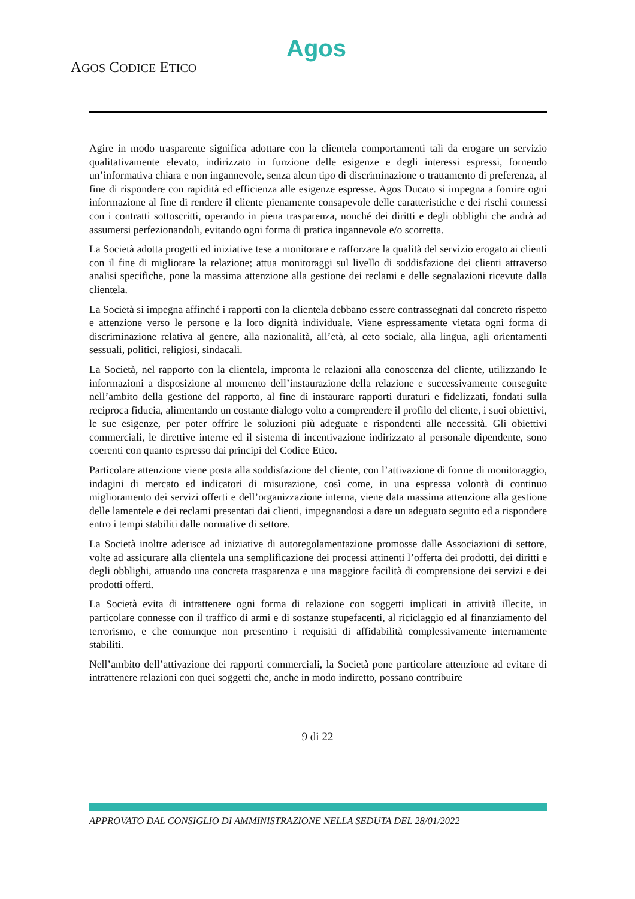Agos
AGOS CODICE ETICO
Agire in modo trasparente significa adottare con la clientela comportamenti tali da erogare un servizio qualitativamente elevato, indirizzato in funzione delle esigenze e degli interessi espressi, fornendo un’informativa chiara e non ingannevole, senza alcun tipo di discriminazione o trattamento di preferenza, al fine di rispondere con rapidità ed efficienza alle esigenze espresse. Agos Ducato si impegna a fornire ogni informazione al fine di rendere il cliente pienamente consapevole delle caratteristiche e dei rischi connessi con i contratti sottoscritti, operando in piena trasparenza, nonché dei diritti e degli obblighi che andrà ad assumersi perfezionandoli, evitando ogni forma di pratica ingannevole e/o scorretta.
La Società adotta progetti ed iniziative tese a monitorare e rafforzare la qualità del servizio erogato ai clienti con il fine di migliorare la relazione; attua monitoraggi sul livello di soddisfazione dei clienti attraverso analisi specifiche, pone la massima attenzione alla gestione dei reclami e delle segnalazioni ricevute dalla clientela.
La Società si impegna affinché i rapporti con la clientela debbano essere contrassegnati dal concreto rispetto e attenzione verso le persone e la loro dignità individuale. Viene espressamente vietata ogni forma di discriminazione relativa al genere, alla nazionalità, all’età, al ceto sociale, alla lingua, agli orientamenti sessuali, politici, religiosi, sindacali.
La Società, nel rapporto con la clientela, impronta le relazioni alla conoscenza del cliente, utilizzando le informazioni a disposizione al momento dell’instaurazione della relazione e successivamente conseguite nell’ambito della gestione del rapporto, al fine di instaurare rapporti duraturi e fidelizzati, fondati sulla reciproca fiducia, alimentando un costante dialogo volto a comprendere il profilo del cliente, i suoi obiettivi, le sue esigenze, per poter offrire le soluzioni più adeguate e rispondenti alle necessità. Gli obiettivi commerciali, le direttive interne ed il sistema di incentivazione indirizzato al personale dipendente, sono coerenti con quanto espresso dai principi del Codice Etico.
Particolare attenzione viene posta alla soddisfazione del cliente, con l’attivazione di forme di monitoraggio, indagini di mercato ed indicatori di misurazione, così come, in una espressa volontà di continuo miglioramento dei servizi offerti e dell’organizzazione interna, viene data massima attenzione alla gestione delle lamentele e dei reclami presentati dai clienti, impegnandosi a dare un adeguato seguito ed a rispondere entro i tempi stabiliti dalle normative di settore.
La Società inoltre aderisce ad iniziative di autoregolamentazione promosse dalle Associazioni di settore, volte ad assicurare alla clientela una semplificazione dei processi attinenti l’offerta dei prodotti, dei diritti e degli obblighi, attuando una concreta trasparenza e una maggiore facilità di comprensione dei servizi e dei prodotti offerti.
La Società evita di intrattenere ogni forma di relazione con soggetti implicati in attività illecite, in particolare connesse con il traffico di armi e di sostanze stupefacenti, al riciclaggio ed al finanziamento del terrorismo, e che comunque non presentino i requisiti di affidabilità complessivamente internamente stabiliti.
Nell’ambito dell’attivazione dei rapporti commerciali, la Società pone particolare attenzione ad evitare di intrattenere relazioni con quei soggetti che, anche in modo indiretto, possano contribuire
9 di 22
APPROVATO DAL CONSIGLIO DI AMMINISTRAZIONE NELLA SEDUTA DEL 28/01/2022